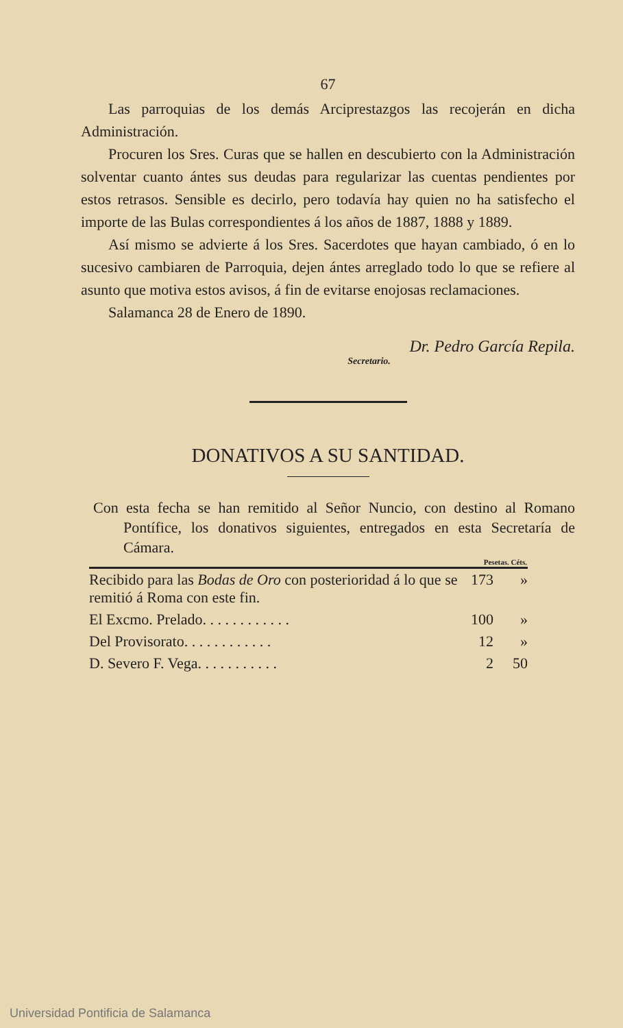67
Las parroquias de los demás Arciprestazgos las recojerán en dicha Administración.
Procuren los Sres. Curas que se hallen en descubierto con la Administración solventar cuanto ántes sus deudas para regularizar las cuentas pendientes por estos retrasos. Sensible es decirlo, pero todavía hay quien no ha satisfecho el importe de las Bulas correspondientes á los años de 1887, 1888 y 1889.
Así mismo se advierte á los Sres. Sacerdotes que hayan cambiado, ó en lo sucesivo cambiaren de Parroquia, dejen ántes arreglado todo lo que se refiere al asunto que motiva estos avisos, á fin de evitarse enojosas reclamaciones.
Salamanca 28 de Enero de 1890.
Dr. Pedro García Repila.
Secretario.
DONATIVOS A SU SANTIDAD.
Con esta fecha se han remitido al Señor Nuncio, con destino al Romano Pontífice, los donativos siguientes, entregados en esta Secretaría de Cámara.
| | Pesetas. Céts. | |
| --- | --- | --- |
| Recibido para las Bodas de Oro con posterioridad á lo que se remitió á Roma con este fin. | 173 | » |
| El Excmo. Prelado. . . . . . . . . . . . | 100 | » |
| Del Provisorato. . . . . . . . . . . . | 12 | » |
| D. Severo F. Vega. . . . . . . . . . . | 2 | 50 |
Universidad Pontificia de Salamanca